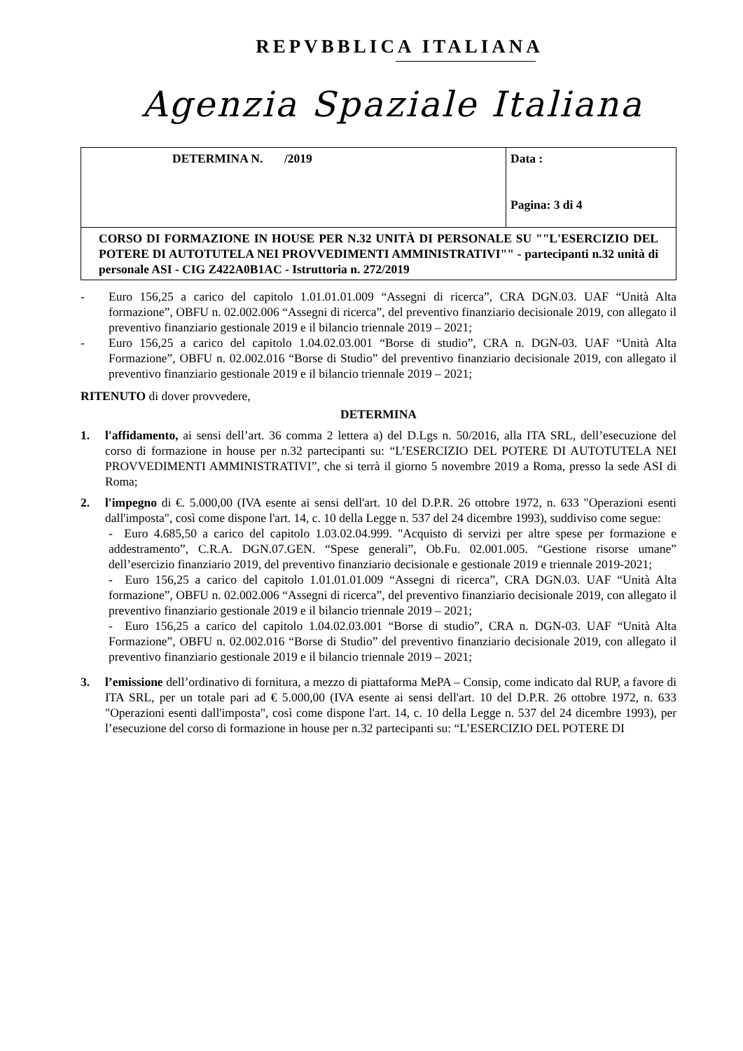REPVBBLICA ITALIANA
Agenzia Spaziale Italiana
| DETERMINA N. /2019 | Data : Pagina: 3 di 4 |
| CORSO DI FORMAZIONE IN HOUSE PER N.32 UNITÀ DI PERSONALE SU ""L'ESERCIZIO DEL POTERE DI AUTOTUTELA NEI PROVVEDIMENTI AMMINISTRATIVI"" - partecipanti n.32 unità di personale ASI - CIG Z422A0B1AC - Istruttoria n. 272/2019 | |
- Euro 156,25 a carico del capitolo 1.01.01.01.009 “Assegni di ricerca”, CRA DGN.03. UAF “Unità Alta formazione”, OBFU n. 02.002.006 “Assegni di ricerca”, del preventivo finanziario decisionale 2019, con allegato il preventivo finanziario gestionale 2019 e il bilancio triennale 2019 – 2021;
- Euro 156,25 a carico del capitolo 1.04.02.03.001 “Borse di studio”, CRA n. DGN-03. UAF “Unità Alta Formazione”, OBFU n. 02.002.016 “Borse di Studio” del preventivo finanziario decisionale 2019, con allegato il preventivo finanziario gestionale 2019 e il bilancio triennale 2019 – 2021;
RITENUTO di dover provvedere,
DETERMINA
1. l'affidamento, ai sensi dell’art. 36 comma 2 lettera a) del D.Lgs n. 50/2016, alla ITA SRL, dell’esecuzione del corso di formazione in house per n.32 partecipanti su: “L’ESERCIZIO DEL POTERE DI AUTOTUTELA NEI PROVVEDIMENTI AMMINISTRATIVI”, che si terrà il giorno 5 novembre 2019 a Roma, presso la sede ASI di Roma;
2. l'impegno di €. 5.000,00 (IVA esente ai sensi dell'art. 10 del D.P.R. 26 ottobre 1972, n. 633 "Operazioni esenti dall'imposta", così come dispone l'art. 14, c. 10 della Legge n. 537 del 24 dicembre 1993), suddiviso come segue:
- Euro 4.685,50 a carico del capitolo 1.03.02.04.999. "Acquisto di servizi per altre spese per formazione e addestramento”, C.R.A. DGN.07.GEN. “Spese generali”, Ob.Fu. 02.001.005. “Gestione risorse umane” dell’esercizio finanziario 2019, del preventivo finanziario decisionale e gestionale 2019 e triennale 2019-2021;
- Euro 156,25 a carico del capitolo 1.01.01.01.009 “Assegni di ricerca”, CRA DGN.03. UAF “Unità Alta formazione”, OBFU n. 02.002.006 “Assegni di ricerca”, del preventivo finanziario decisionale 2019, con allegato il preventivo finanziario gestionale 2019 e il bilancio triennale 2019 – 2021;
- Euro 156,25 a carico del capitolo 1.04.02.03.001 “Borse di studio”, CRA n. DGN-03. UAF “Unità Alta Formazione”, OBFU n. 02.002.016 “Borse di Studio” del preventivo finanziario decisionale 2019, con allegato il preventivo finanziario gestionale 2019 e il bilancio triennale 2019 – 2021;
3. l’emissione dell’ordinativo di fornitura, a mezzo di piattaforma MePA – Consip, come indicato dal RUP, a favore di ITA SRL, per un totale pari ad € 5.000,00 (IVA esente ai sensi dell'art. 10 del D.P.R. 26 ottobre 1972, n. 633 "Operazioni esenti dall'imposta", così come dispone l'art. 14, c. 10 della Legge n. 537 del 24 dicembre 1993), per l’esecuzione del corso di formazione in house per n.32 partecipanti su: “L’ESERCIZIO DEL POTERE DI